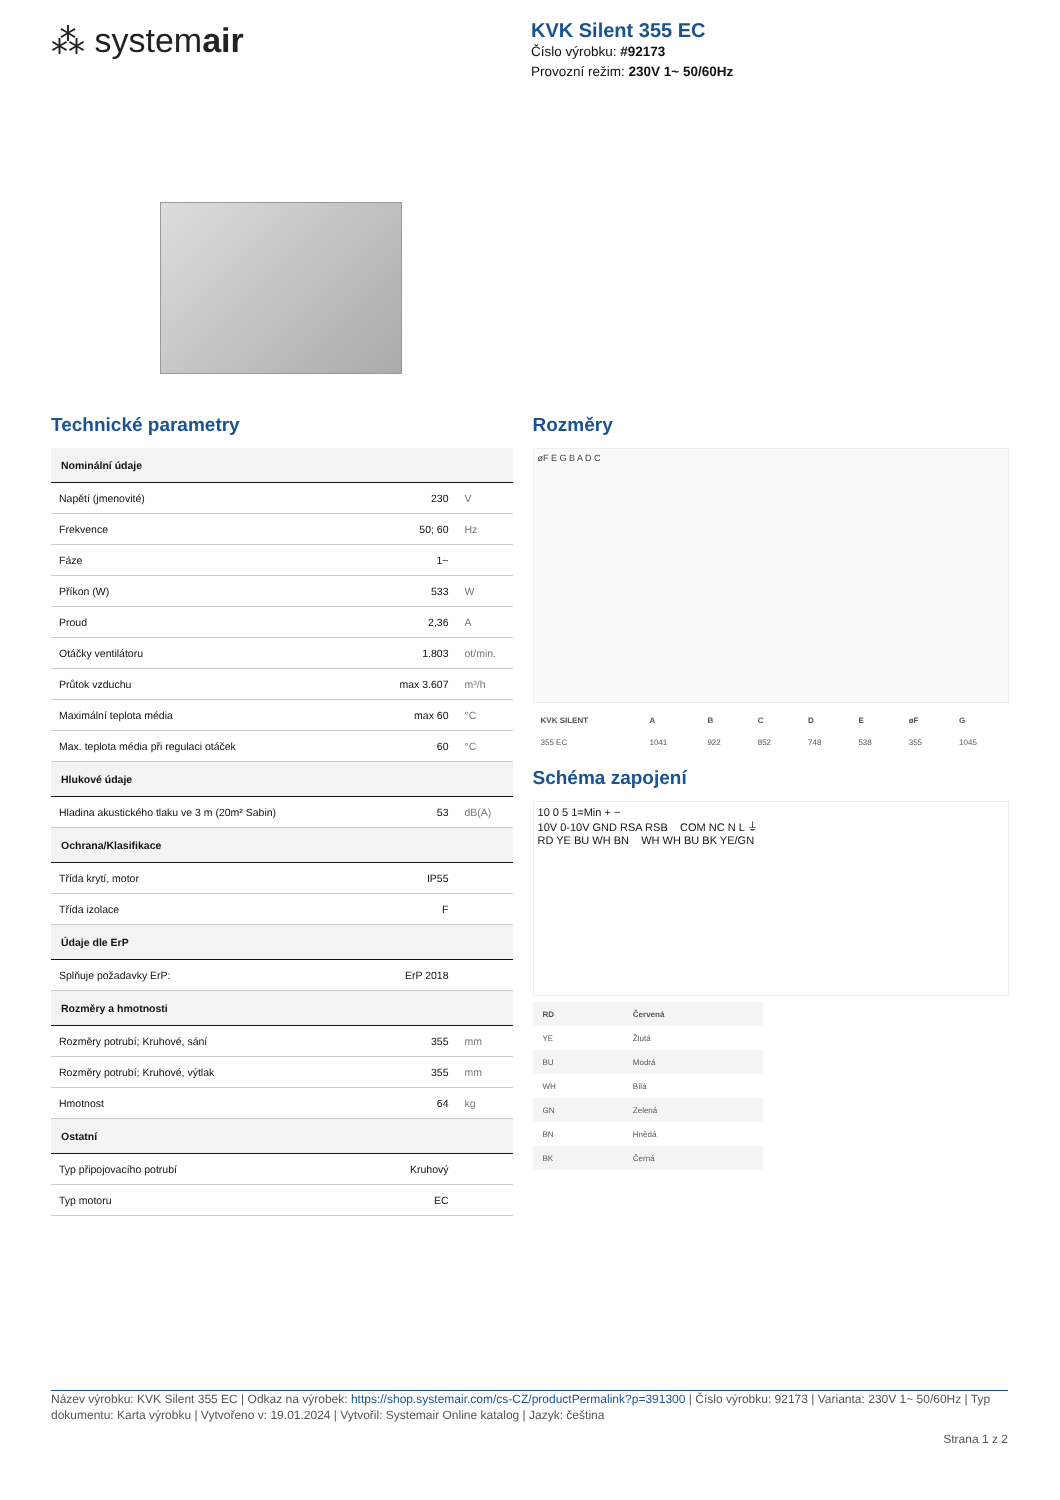⁂ systemair
KVK Silent 355 EC
Číslo výrobku: #92173
Provozní režim: 230V 1~ 50/60Hz
Technické parametry
| Nominální údaje | | |
| Napětí (jmenovité) | 230 | V |
| Frekvence | 50; 60 | Hz |
| Fáze | 1~ | |
| Příkon (W) | 533 | W |
| Proud | 2,36 | A |
| Otáčky ventilátoru | 1.803 | ot/min. |
| Průtok vzduchu | max 3.607 | m³/h |
| Maximální teplota média | max 60 | °C |
| Max. teplota média při regulaci otáček | 60 | °C |
| Hlukové údaje | | |
| Hladina akustického tlaku ve 3 m (20m² Sabin) | 53 | dB(A) |
| Ochrana/Klasifikace | | |
| Třída krytí, motor | IP55 | |
| Třída izolace | F | |
| Údaje dle ErP | | |
| Splňuje požadavky ErP: | ErP 2018 | |
| Rozměry a hmotnosti | | |
| Rozměry potrubí; Kruhové, sání | 355 | mm |
| Rozměry potrubí; Kruhové, výtlak | 355 | mm |
| Hmotnost | 64 | kg |
| Ostatní | | |
| Typ připojovacího potrubí | Kruhový | |
| Typ motoru | EC | |
Rozměry
øF E G B A D C
| KVK SILENT | A | B | C | D | E | øF | G |
| 355 EC | 1041 | 922 | 852 | 748 | 538 | 355 | 1045 |
Schéma zapojení
10 0 5 1=Min + −
10V 0-10V GND RSA RSB COM NC N L ⏚
RD YE BU WH BN WH WH BU BK YE/GN
| RD | Červená |
| YE | Žlutá |
| BU | Modrá |
| WH | Bílá |
| GN | Zelená |
| BN | Hnědá |
| BK | Černá |
Název výrobku: KVK Silent 355 EC | Odkaz na výrobek: https://shop.systemair.com/cs-CZ/productPermalink?p=391300 | Číslo výrobku: 92173 | Varianta: 230V 1~ 50/60Hz | Typ dokumentu: Karta výrobku | Vytvořeno v: 19.01.2024 | Vytvořil: Systemair Online katalog | Jazyk: čeština
Strana 1 z 2